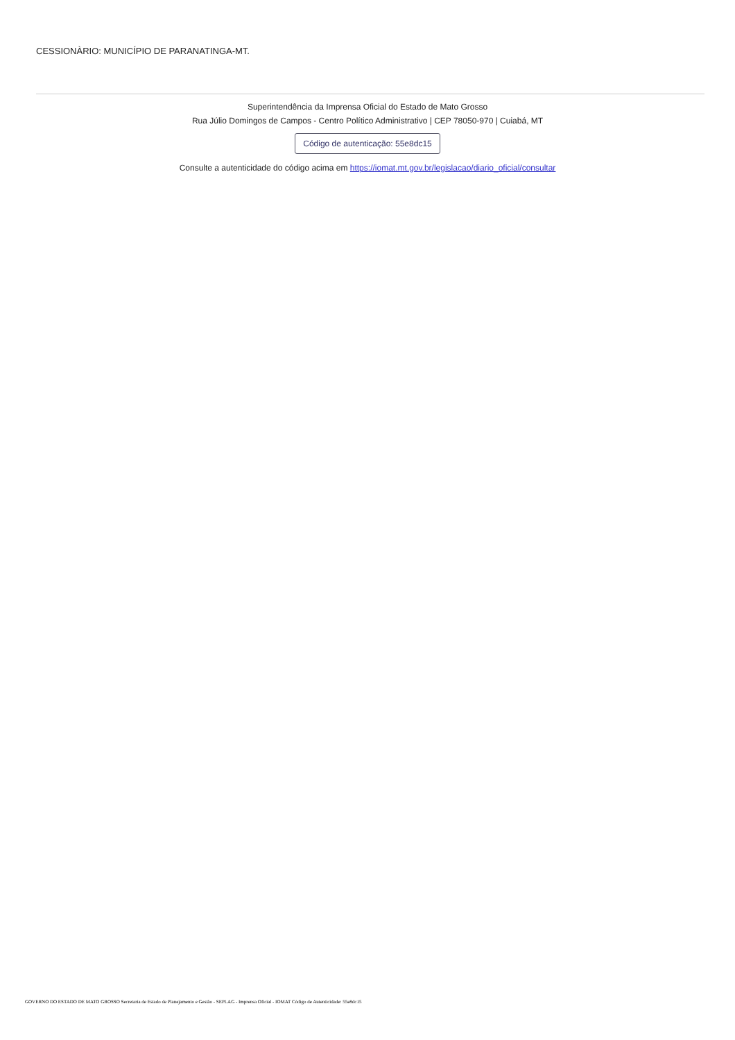CESSIONÀRIO: MUNICÍPIO DE PARANATINGA-MT.
Superintendência da Imprensa Oficial do Estado de Mato Grosso
Rua Júlio Domingos de Campos - Centro Político Administrativo | CEP 78050-970 | Cuiabá, MT
Código de autenticação: 55e8dc15
Consulte a autenticidade do código acima em https://iomat.mt.gov.br/legislacao/diario_oficial/consultar
GOVERNO DO ESTADO DE MATO GROSSO Secretaria de Estado de Planejamento e Gestão - SEPLAG - Imprensa Oficial - IOMAT Código de Autenticidade: 55e8dc15